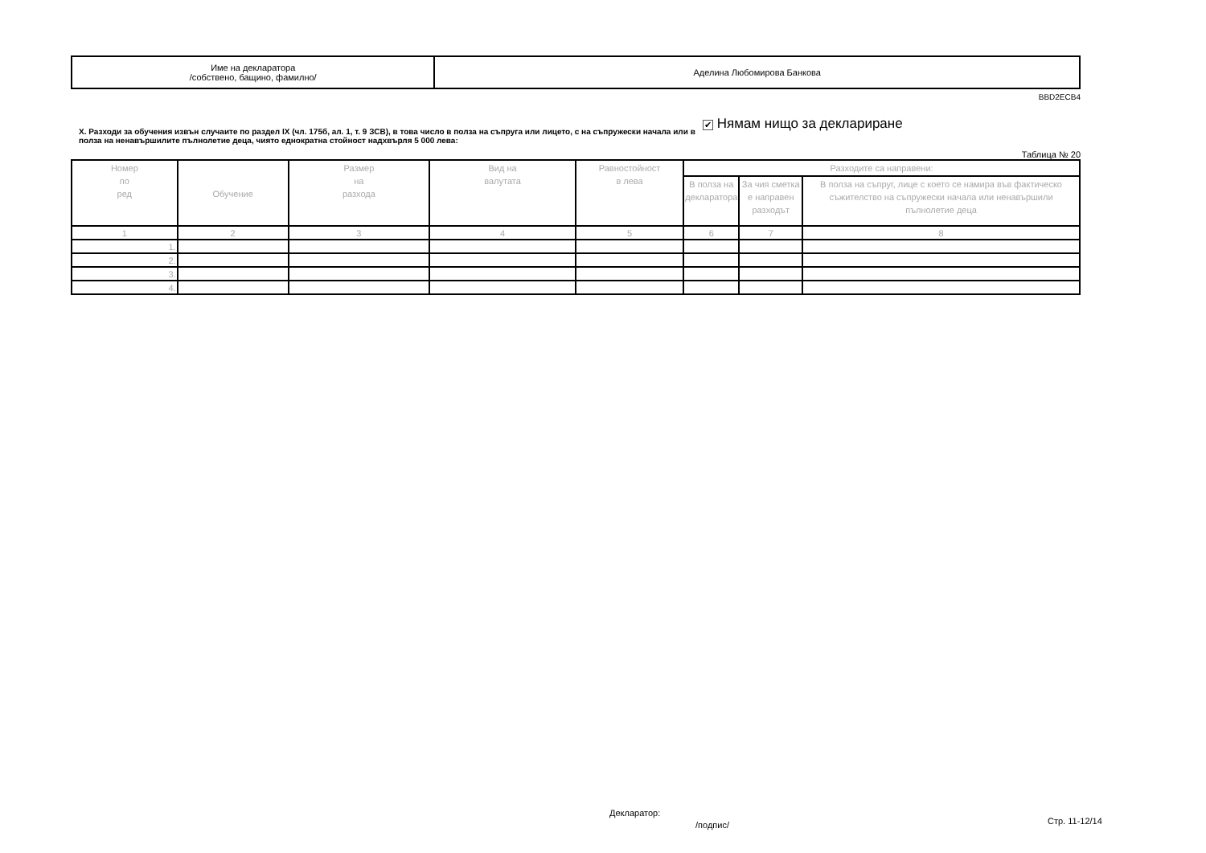| Име на декларатора /собствено, бащино, фамилно/ | Аделина Любомирова Банкова |
BBD2ECB4
X. Разходи за обучения извън случаите по раздел IX (чл. 175б, ал. 1, т. 9 ЗСВ), в това число в полза на съпруга или лицето, с на съпружески начала или в полза на ненавършилите пълнолетие деца, чиято еднократна стойност надхвърля 5 000 лева:
✔ Нямам нищо за деклариране
Таблица № 20
| Номер по ред | Обучение | Размер на разхода | Вид на валутата | Равностойност в лева | Разходите са направени: | | |
| --- | --- | --- | --- | --- | --- | --- | --- |
| | | | | | В полза на декларатора | За чия сметка е направен разходът | В полза на съпруг, лице с което се намира във фактическо съжителство на съпружески начала или ненавършили пълнолетие деца |
| 1 | 2 | 3 | 4 | 5 | 6 | 7 | 8 |
| 1. | | | | | | | |
| 2. | | | | | | | |
| 3. | | | | | | | |
| 4. | | | | | | | |
Декларатор:
/подпис/ Стр. 11-12/14